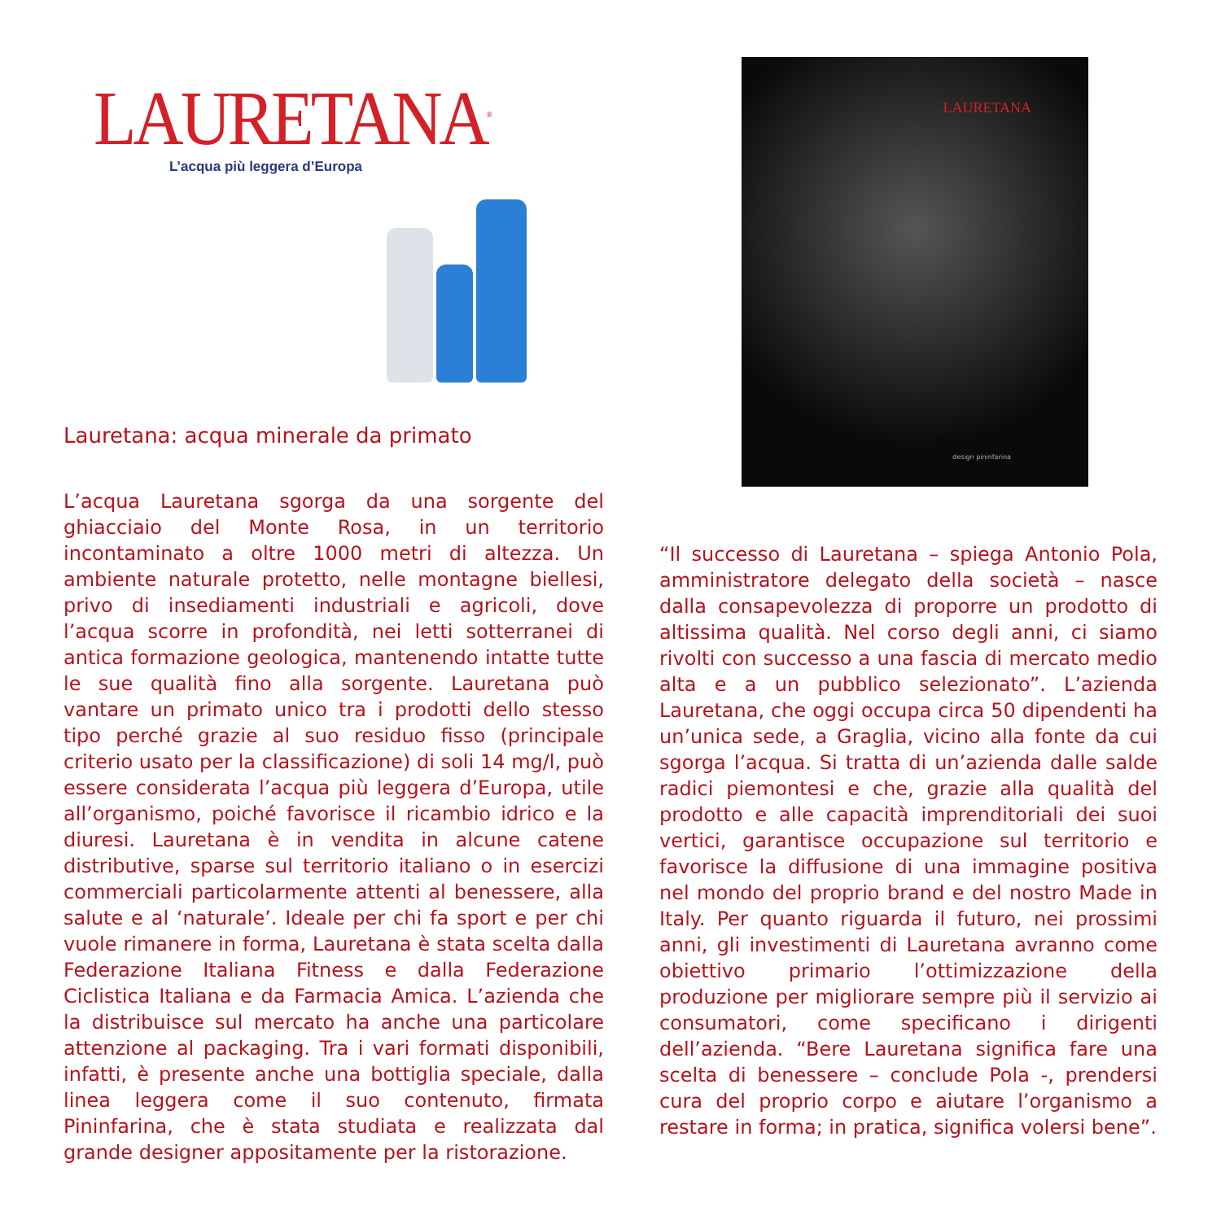LAURETANA<sup>®</sup>
L’acqua più leggera d’Europa
LAURETANA
design pininfarina
Lauretana: acqua minerale da primato
L’acqua Lauretana sgorga da una sorgente del ghiacciaio del Monte Rosa, in un territorio incontaminato a oltre 1000 metri di altezza. Un ambiente naturale protetto, nelle montagne biellesi, privo di insediamenti industriali e agricoli, dove l’acqua scorre in profondità, nei letti sotterranei di antica formazione geologica, mantenendo intatte tutte le sue qualità fino alla sorgente. Lauretana può vantare un primato unico tra i prodotti dello stesso tipo perché grazie al suo residuo fisso (principale criterio usato per la classificazione) di soli 14 mg/l, può essere considerata l’acqua più leggera d’Europa, utile all’organismo, poiché favorisce il ricambio idrico e la diuresi. Lauretana è in vendita in alcune catene distributive, sparse sul territorio italiano o in esercizi commerciali particolarmente attenti al benessere, alla salute e al ‘naturale’. Ideale per chi fa sport e per chi vuole rimanere in forma, Lauretana è stata scelta dalla Federazione Italiana Fitness e dalla Federazione Ciclistica Italiana e da Farmacia Amica. L’azienda che la distribuisce sul mercato ha anche una particolare attenzione al packaging. Tra i vari formati disponibili, infatti, è presente anche una bottiglia speciale, dalla linea leggera come il suo contenuto, firmata Pininfarina, che è stata studiata e realizzata dal grande designer appositamente per la ristorazione.
“Il successo di Lauretana – spiega Antonio Pola, amministratore delegato della società – nasce dalla consapevolezza di proporre un prodotto di altissima qualità. Nel corso degli anni, ci siamo rivolti con successo a una fascia di mercato medio alta e a un pubblico selezionato”. L’azienda Lauretana, che oggi occupa circa 50 dipendenti ha un’unica sede, a Graglia, vicino alla fonte da cui sgorga l’acqua. Si tratta di un’azienda dalle salde radici piemontesi e che, grazie alla qualità del prodotto e alle capacità imprenditoriali dei suoi vertici, garantisce occupazione sul territorio e favorisce la diffusione di una immagine positiva nel mondo del proprio brand e del nostro Made in Italy. Per quanto riguarda il futuro, nei prossimi anni, gli investimenti di Lauretana avranno come obiettivo primario l’ottimizzazione della produzione per migliorare sempre più il servizio ai consumatori, come specificano i dirigenti dell’azienda. “Bere Lauretana significa fare una scelta di benessere – conclude Pola -, prendersi cura del proprio corpo e aiutare l’organismo a restare in forma; in pratica, significa volersi bene”.